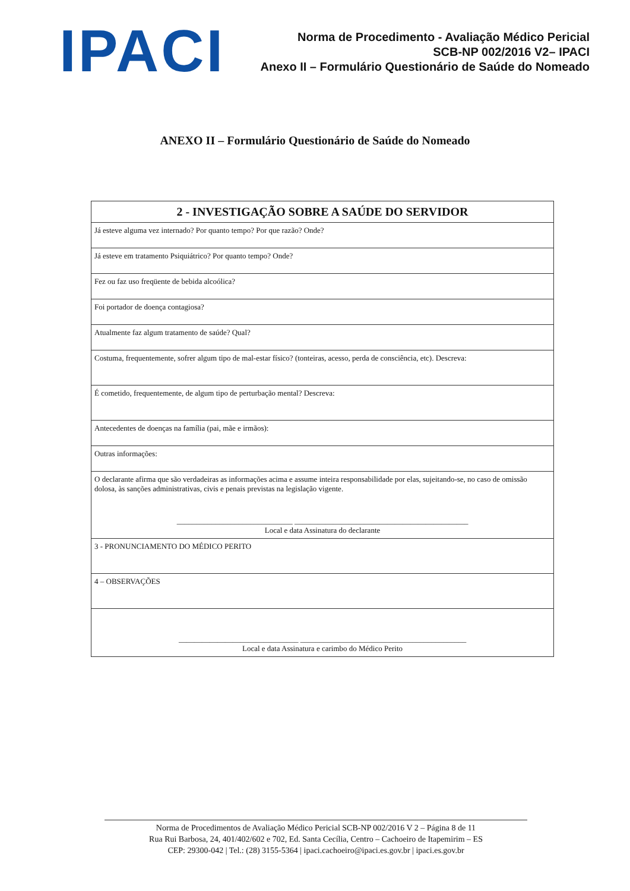IPACI
Norma de Procedimento - Avaliação Médico Pericial
SCB-NP 002/2016 V2– IPACI
Anexo II – Formulário Questionário de Saúde do Nomeado
ANEXO II – Formulário Questionário de Saúde do Nomeado
| 2 - INVESTIGAÇÃO SOBRE A SAÚDE DO SERVIDOR |
| --- |
| Já esteve alguma vez internado? Por quanto tempo? Por que razão? Onde? |
| Já esteve em tratamento Psiquiátrico? Por quanto tempo? Onde? |
| Fez ou faz uso freqüente de bebida alcoólica? |
| Foi portador de doença contagiosa? |
| Atualmente faz algum tratamento de saúde? Qual? |
| Costuma, frequentemente, sofrer algum tipo de mal-estar físico? (tonteiras, acesso, perda de consciência, etc). Descreva: |
| É cometido, frequentemente, de algum tipo de perturbação mental? Descreva: |
| Antecedentes de doenças na família (pai, mãe e irmãos): |
| Outras informações: |
| O declarante afirma que são verdadeiras as informações acima e assume inteira responsabilidade por elas, sujeitando-se, no caso de omissão dolosa, às sanções administrativas, civis e penais previstas na legislação vigente. ______________________________ _____________________________________________ Local e data Assinatura do declarante |
| 3 - PRONUNCIAMENTO DO MÉDICO PERITO |
| 4 – OBSERVAÇÕES |
| _______________________________ ___________________________________________ Local e data Assinatura e carimbo do Médico Perito |
Norma de Procedimentos de Avaliação Médico Pericial SCB-NP 002/2016 V 2 – Página 8 de 11
Rua Rui Barbosa, 24, 401/402/602 e 702, Ed. Santa Cecília, Centro – Cachoeiro de Itapemirim – ES
CEP: 29300-042 | Tel.: (28) 3155-5364 | ipaci.cachoeiro@ipaci.es.gov.br | ipaci.es.gov.br